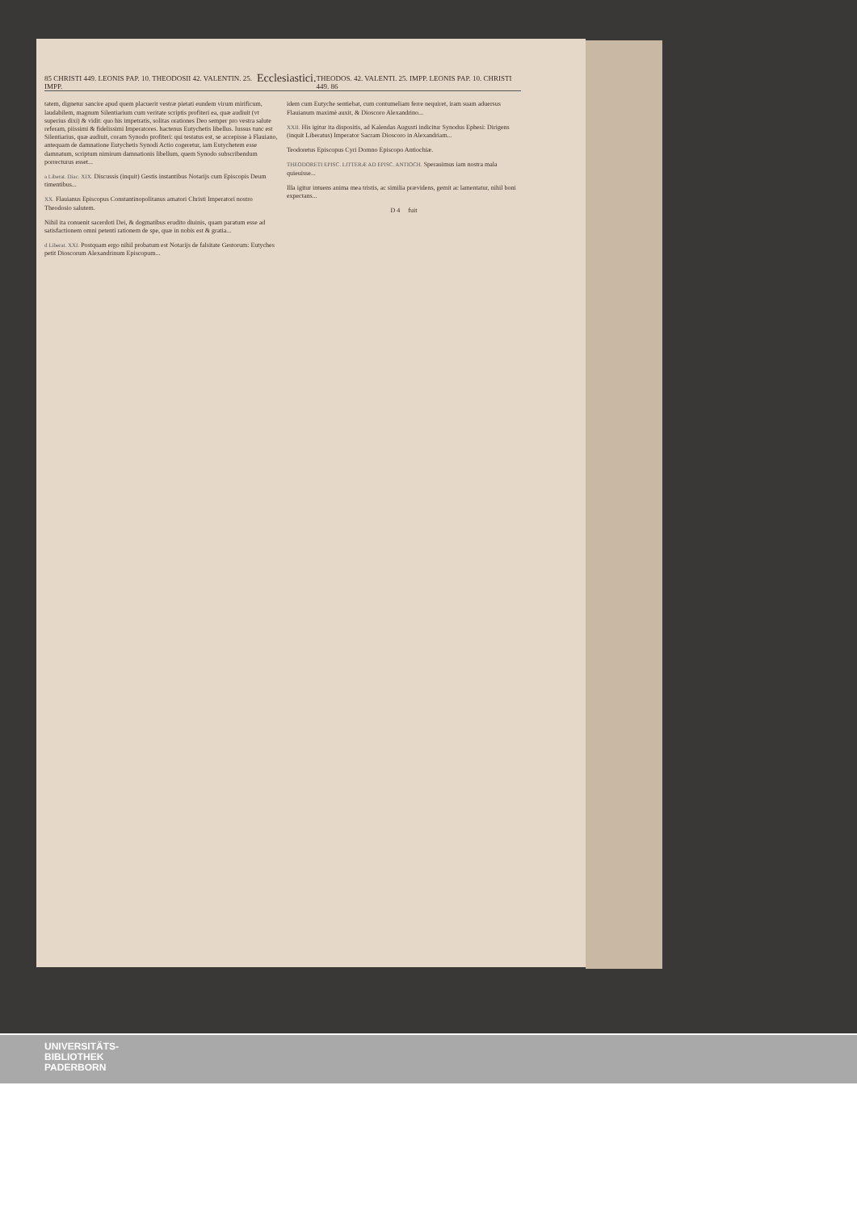85 CHRISTI 449. LEONIS PAP. 10. THEODOSII 42. VALENTIN. 25. IMPP. Ecclesiastici. THEODOS. 42. VALENTI. 25. IMPP. LEONIS PAP. 10. CHRISTI 449. 86
tatem, dignetur sancire apud quem placuerit vestræ pietati eundem virum mirificum, laudabilem, magnum Silentiarium cum veritate scriptis profiteri ea, quæ audiuit (vt superius dixi) & vidit: quo his impetratis, solitas orationes Deo semper pro vestra salute referam, piissimi & fidelissimi Imperatores. hactenus Eutychetis libellus. Iussus tunc est Silentiarius, quæ audiuit, coram Synodo profiteri: qui testatus est, se accepisse à Flauiano, antequam de damnatione Eutychetis Synodi Actio cogeretur, iam Eutychetem esse damnatum, scriptum nimirum damnationis libellum, quem Synodo subscribendum porrecturus esset...
a Liberat. Diac. XIX. Discussis (inquit) Gestis instantibus Notarijs cum Episcopis Deum timentibus...
XX. Flauianus Episcopus Constantinopolitanus amatori Christi Imperatori nostro Theodosio salutem.
Nihil ita conuenit sacerdoti Dei, & dogmatibus erudito diuinis, quam paratum esse ad satisfactionem omni petenti rationem de spe, quæ in nobis est & gratia...
d Liberat. XXI. Postquam ergo nihil probatum est Notarijs de falsitate Gestorum: Eutyches petit Dioscorum Alexandrinum Episcopum...
idem cum Eutyche sentiebat, cum contumeliam ferre nequiret, iram suam aduersus Flauianum maximè auxit, & Dioscoro Alexandrino...
XXII. His igitur ita dispositis, ad Kalendas Augusti indicitur Synodus Ephesi: Dirigens (inquit Liberatus) Imperator Sacram Dioscoro in Alexandriam...
Teodoretus Episcopus Cyri Domno Episcopo Antiochiæ.
THEODORETI EPISC. LITTERÆ AD EPISC. ANTIOCH. Sperauimus iam nostra mala quieuisse...
Illa igitur intuens anima mea tristis, ac similia prævidens, gemit ac lamentatur, nihil boni expectans...
D 4 fuit
UNIVERSITÄTS-
BIBLIOTHEK
PADERBORN